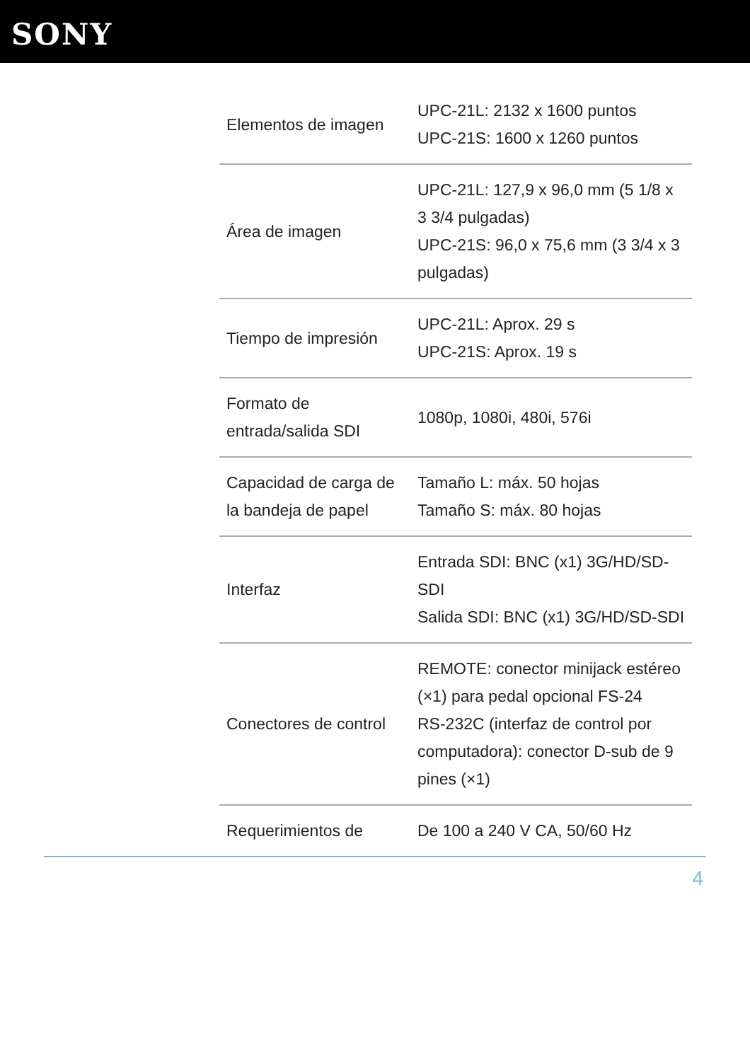SONY
| Elementos de imagen | UPC-21L: 2132 x 1600 puntos UPC-21S: 1600 x 1260 puntos |
| Área de imagen | UPC-21L: 127,9 x 96,0 mm (5 1/8 x 3 3/4 pulgadas) UPC-21S: 96,0 x 75,6 mm (3 3/4 x 3 pulgadas) |
| Tiempo de impresión | UPC-21L: Aprox. 29 s UPC-21S: Aprox. 19 s |
| Formato de entrada/salida SDI | 1080p, 1080i, 480i, 576i |
| Capacidad de carga de la bandeja de papel | Tamaño L: máx. 50 hojas Tamaño S: máx. 80 hojas |
| Interfaz | Entrada SDI: BNC (x1) 3G/HD/SD-SDI Salida SDI: BNC (x1) 3G/HD/SD-SDI |
| Conectores de control | REMOTE: conector minijack estéreo (×1) para pedal opcional FS-24 RS-232C (interfaz de control por computadora): conector D-sub de 9 pines (×1) |
| Requerimientos de | De 100 a 240 V CA, 50/60 Hz |
4